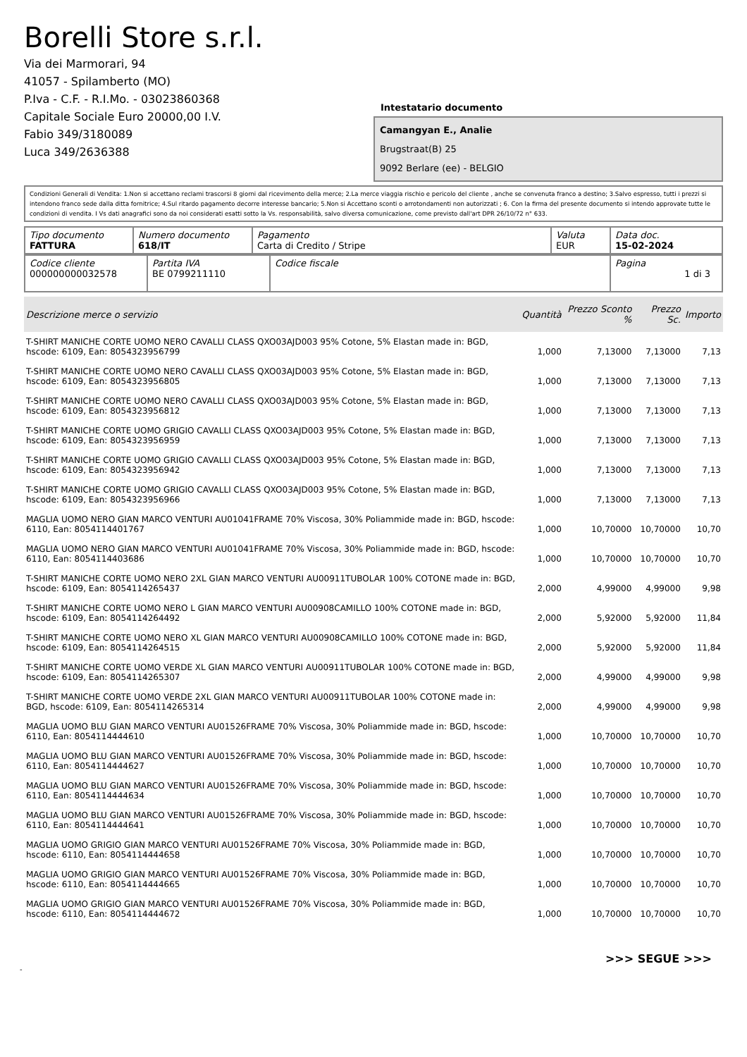Borelli Store s.r.l.
Via dei Marmorari, 94
41057 - Spilamberto (MO)
P.Iva - C.F. - R.I.Mo. - 03023860368
Capitale Sociale Euro 20000,00 I.V.
Fabio 349/3180089
Luca 349/2636388
Intestatario documento
Camangyan E., Analie
Brugstraat(B) 25
9092 Berlare (ee) - BELGIO
Condizioni Generali di Vendita: 1.Non si accettano reclami trascorsi 8 giorni dal ricevimento della merce; 2.La merce viaggia rischio e pericolo del cliente , anche se convenuta franco a destino; 3.Salvo espresso, tutti i prezzi si intendono franco sede dalla ditta fornitrice; 4.Sul ritardo pagamento decorre interesse bancario; 5.Non si Accettano sconti o arrotondamenti non autorizzati ; 6. Con la firma del presente documento si intendo approvate tutte le condizioni di vendita. I Vs dati anagrafici sono da noi considerati esatti sotto la Vs. responsabilità, salvo diversa comunicazione, come previsto dall'art DPR 26/10/72 n° 633.
| Tipo documento FATTURA | Numero documento 618/IT | Pagamento Carta di Credito / Stripe | Valuta EUR | Data doc. 15-02-2024 |
| Codice cliente 000000000032578 | Partita IVA BE 0799211110 | Codice fiscale | Pagina 1 di 3 |
| Descrizione merce o servizio | Quantità | Prezzo Sconto % | Prezzo Sc. | Importo |
| --- | --- | --- | --- | --- |
| T-SHIRT MANICHE CORTE UOMO NERO CAVALLI CLASS QXO03AJD003 95% Cotone, 5% Elastan made in: BGD, hscode: 6109, Ean: 8054323956799 | 1,000 | 7,13000 | 7,13000 | 7,13 |
| T-SHIRT MANICHE CORTE UOMO NERO CAVALLI CLASS QXO03AJD003 95% Cotone, 5% Elastan made in: BGD, hscode: 6109, Ean: 8054323956805 | 1,000 | 7,13000 | 7,13000 | 7,13 |
| T-SHIRT MANICHE CORTE UOMO NERO CAVALLI CLASS QXO03AJD003 95% Cotone, 5% Elastan made in: BGD, hscode: 6109, Ean: 8054323956812 | 1,000 | 7,13000 | 7,13000 | 7,13 |
| T-SHIRT MANICHE CORTE UOMO GRIGIO CAVALLI CLASS QXO03AJD003 95% Cotone, 5% Elastan made in: BGD, hscode: 6109, Ean: 8054323956959 | 1,000 | 7,13000 | 7,13000 | 7,13 |
| T-SHIRT MANICHE CORTE UOMO GRIGIO CAVALLI CLASS QXO03AJD003 95% Cotone, 5% Elastan made in: BGD, hscode: 6109, Ean: 8054323956942 | 1,000 | 7,13000 | 7,13000 | 7,13 |
| T-SHIRT MANICHE CORTE UOMO GRIGIO CAVALLI CLASS QXO03AJD003 95% Cotone, 5% Elastan made in: BGD, hscode: 6109, Ean: 8054323956966 | 1,000 | 7,13000 | 7,13000 | 7,13 |
| MAGLIA UOMO NERO GIAN MARCO VENTURI AU01041FRAME 70% Viscosa, 30% Poliammide made in: BGD, hscode: 6110, Ean: 8054114401767 | 1,000 | 10,70000 | 10,70000 | 10,70 |
| MAGLIA UOMO NERO GIAN MARCO VENTURI AU01041FRAME 70% Viscosa, 30% Poliammide made in: BGD, hscode: 6110, Ean: 8054114403686 | 1,000 | 10,70000 | 10,70000 | 10,70 |
| T-SHIRT MANICHE CORTE UOMO NERO 2XL GIAN MARCO VENTURI AU00911TUBOLAR 100% COTONE made in: BGD, hscode: 6109, Ean: 8054114265437 | 2,000 | 4,99000 | 4,99000 | 9,98 |
| T-SHIRT MANICHE CORTE UOMO NERO L GIAN MARCO VENTURI AU00908CAMILLO 100% COTONE made in: BGD, hscode: 6109, Ean: 8054114264492 | 2,000 | 5,92000 | 5,92000 | 11,84 |
| T-SHIRT MANICHE CORTE UOMO NERO XL GIAN MARCO VENTURI AU00908CAMILLO 100% COTONE made in: BGD, hscode: 6109, Ean: 8054114264515 | 2,000 | 5,92000 | 5,92000 | 11,84 |
| T-SHIRT MANICHE CORTE UOMO VERDE XL GIAN MARCO VENTURI AU00911TUBOLAR 100% COTONE made in: BGD, hscode: 6109, Ean: 8054114265307 | 2,000 | 4,99000 | 4,99000 | 9,98 |
| T-SHIRT MANICHE CORTE UOMO VERDE 2XL GIAN MARCO VENTURI AU00911TUBOLAR 100% COTONE made in: BGD, hscode: 6109, Ean: 8054114265314 | 2,000 | 4,99000 | 4,99000 | 9,98 |
| MAGLIA UOMO BLU GIAN MARCO VENTURI AU01526FRAME 70% Viscosa, 30% Poliammide made in: BGD, hscode: 6110, Ean: 8054114444610 | 1,000 | 10,70000 | 10,70000 | 10,70 |
| MAGLIA UOMO BLU GIAN MARCO VENTURI AU01526FRAME 70% Viscosa, 30% Poliammide made in: BGD, hscode: 6110, Ean: 8054114444627 | 1,000 | 10,70000 | 10,70000 | 10,70 |
| MAGLIA UOMO BLU GIAN MARCO VENTURI AU01526FRAME 70% Viscosa, 30% Poliammide made in: BGD, hscode: 6110, Ean: 8054114444634 | 1,000 | 10,70000 | 10,70000 | 10,70 |
| MAGLIA UOMO BLU GIAN MARCO VENTURI AU01526FRAME 70% Viscosa, 30% Poliammide made in: BGD, hscode: 6110, Ean: 8054114444641 | 1,000 | 10,70000 | 10,70000 | 10,70 |
| MAGLIA UOMO GRIGIO GIAN MARCO VENTURI AU01526FRAME 70% Viscosa, 30% Poliammide made in: BGD, hscode: 6110, Ean: 8054114444658 | 1,000 | 10,70000 | 10,70000 | 10,70 |
| MAGLIA UOMO GRIGIO GIAN MARCO VENTURI AU01526FRAME 70% Viscosa, 30% Poliammide made in: BGD, hscode: 6110, Ean: 8054114444665 | 1,000 | 10,70000 | 10,70000 | 10,70 |
| MAGLIA UOMO GRIGIO GIAN MARCO VENTURI AU01526FRAME 70% Viscosa, 30% Poliammide made in: BGD, hscode: 6110, Ean: 8054114444672 | 1,000 | 10,70000 | 10,70000 | 10,70 |
>>> SEGUE >>>
-